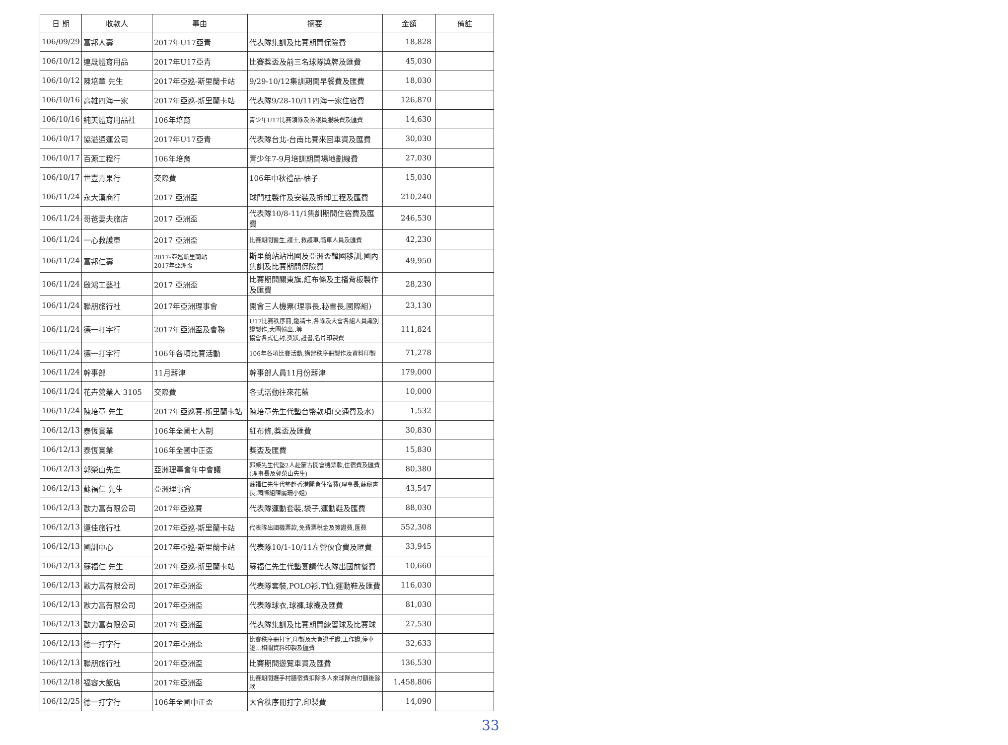| 日 期 | 收款人 | 事由 | 摘要 | 金額 | 備註 |
| --- | --- | --- | --- | --- | --- |
| 106/09/29 | 富邦人壽 | 2017年U17亞青 | 代表隊集訓及比賽期間保險費 | 18,828 | |
| 106/10/12 | 連晟體育用品 | 2017年U17亞青 | 比賽獎盃及前三名球隊獎牌及匯費 | 45,030 | |
| 106/10/12 | 陳培章 先生 | 2017年亞巡-斯里蘭卡站 | 9/29-10/12集訓期間早餐費及匯費 | 18,030 | |
| 106/10/16 | 高雄四海一家 | 2017年亞巡-斯里蘭卡站 | 代表隊9/28-10/11四海一家住宿費 | 126,870 | |
| 106/10/16 | 純美體育用品社 | 106年培育 | 青少年U17比賽領隊及防護員服裝費及匯費 | 14,630 | |
| 106/10/17 | 協溢通運公司 | 2017年U17亞青 | 代表隊台北-台南比賽來回車資及匯費 | 30,030 | |
| 106/10/17 | 百源工程行 | 106年培育 | 青少年7-9月培訓期間場地劃線費 | 27,030 | |
| 106/10/17 | 世豐青果行 | 交際費 | 106年中秋禮品-柚子 | 15,030 | |
| 106/11/24 | 永大漢商行 | 2017 亞洲盃 | 球門柱製作及安裝及拆卸工程及匯費 | 210,240 | |
| 106/11/24 | 哥爸妻夫旅店 | 2017 亞洲盃 | 代表隊10/8-11/1集訓期間住宿費及匯費 | 246,530 | |
| 106/11/24 | 一心救護車 | 2017 亞洲盃 | 比賽期間醫生,護士,救護車,隨車人員及匯費 | 42,230 | |
| 106/11/24 | 富邦仁壽 | 2017-亞巡斯里蘭站 2017年亞洲盃 | 斯里蘭站站出國及亞洲盃韓國移訓,國內集訓及比賽期間保險費 | 49,950 | |
| 106/11/24 | 啟鴻工藝社 | 2017 亞洲盃 | 比賽期間關東旗,紅布條及主播背板製作及匯費 | 28,230 | |
| 106/11/24 | 聯朋旅行社 | 2017年亞洲理事會 | 開會三人機票(理事長,秘書長,國際組) | 23,130 | |
| 106/11/24 | 德一打字行 | 2017年亞洲盃及會務 | U17比賽秩序冊,邀請卡,各隊及大會各組人員識別證製作,大圖輸出..等 協會各式信封,獎狀,證書,名片印製費 | 111,824 | |
| 106/11/24 | 德一打字行 | 106年各項比賽活動 | 106年各項比賽活動,講習秩序冊製作及資料印製 | 71,278 | |
| 106/11/24 | 幹事部 | 11月薪津 | 幹事部人員11月份薪津 | 179,000 | |
| 106/11/24 | 花卉營業人 3105 | 交際費 | 各式活動往來花藍 | 10,000 | |
| 106/11/24 | 陳培章 先生 | 2017年亞巡賽-斯里蘭卡站 | 陳培章先生代墊台幣款項(交通費及水) | 1,532 | |
| 106/12/13 | 泰恆實業 | 106年全國七人制 | 紅布條,獎盃及匯費 | 30,830 | |
| 106/12/13 | 泰恆實業 | 106年全國中正盃 | 獎盃及匯費 | 15,830 | |
| 106/12/13 | 郭榮山先生 | 亞洲理事會年中會議 | 郭榮先生代墊2人赴蒙古開會機票款,住宿費及匯費(理事長及郭榮山先生) | 80,380 | |
| 106/12/13 | 蘇福仁 先生 | 亞洲理事會 | 蘇福仁先生代墊赴香港開會住宿費(理事長,蘇秘書長,國際組陳麗珊小姐) | 43,547 | |
| 106/12/13 | 歐力富有限公司 | 2017年亞巡賽 | 代表隊運動套裝,袋子,運動鞋及匯費 | 88,030 | |
| 106/12/13 | 運佳旅行社 | 2017年亞巡-斯里蘭卡站 | 代表隊出國機票款,免費票稅金及簽證費,匯費 | 552,308 | |
| 106/12/13 | 國訓中心 | 2017年亞巡-斯里蘭卡站 | 代表隊10/1-10/11左營伙食費及匯費 | 33,945 | |
| 106/12/13 | 蘇福仁 先生 | 2017年亞巡-斯里蘭卡站 | 蘇福仁先生代墊宴請代表隊出國前餐費 | 10,660 | |
| 106/12/13 | 歐力富有限公司 | 2017年亞洲盃 | 代表隊套裝,POLO衫,T恤,運動鞋及匯費 | 116,030 | |
| 106/12/13 | 歐力富有限公司 | 2017年亞洲盃 | 代表隊球衣,球褲,球襪及匯費 | 81,030 | |
| 106/12/13 | 歐力富有限公司 | 2017年亞洲盃 | 代表隊集訓及比賽期間練習球及比賽球 | 27,530 | |
| 106/12/13 | 德一打字行 | 2017年亞洲盃 | 比賽秩序冊打字,印製及大會選手證,工作證,停車證…相關資料印製及匯費 | 32,633 | |
| 106/12/13 | 聯朋旅行社 | 2017年亞洲盃 | 比賽期間遊覽車資及匯費 | 136,530 | |
| 106/12/18 | 福容大飯店 | 2017年亞洲盃 | 比賽期間選手村膳宿費扣除多人來球隊自付額後餘款 | 1,458,806 | |
| 106/12/25 | 德一打字行 | 106年全國中正盃 | 大會秩序冊打字,印製費 | 14,090 | |
33